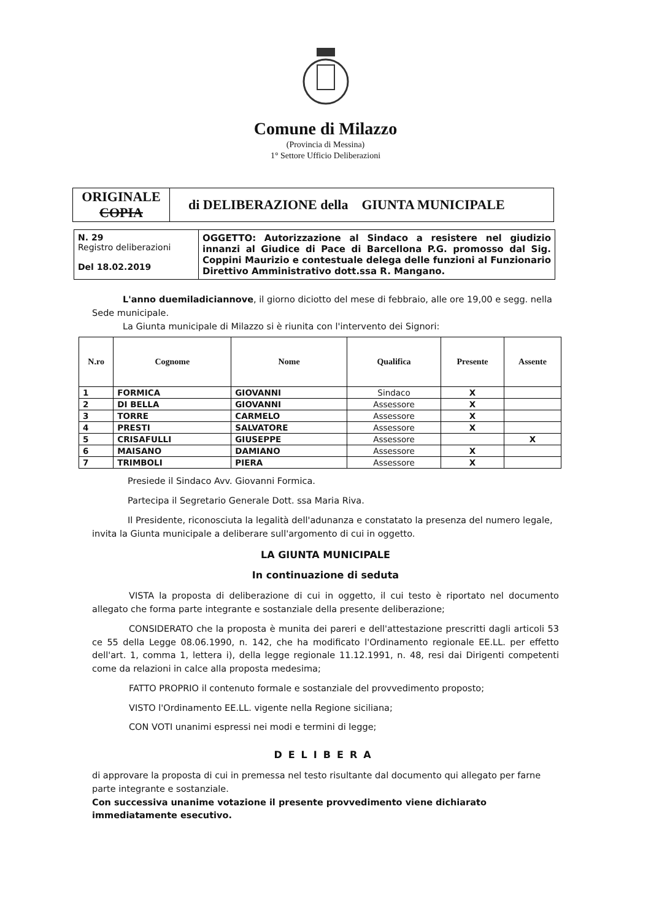Comune di Milazzo
(Provincia di Messina)
1° Settore Ufficio Deliberazioni
| ORIGINALE COPIA | di DELIBERAZIONE della GIUNTA MUNICIPALE |
| N. 29 Registro deliberazioni Del 18.02.2019 | OGGETTO: Autorizzazione al Sindaco a resistere nel giudizio innanzi al Giudice di Pace di Barcellona P.G. promosso dal Sig. Coppini Maurizio e contestuale delega delle funzioni al Funzionario Direttivo Amministrativo dott.ssa R. Mangano. |
L'anno duemiladiciannove, il giorno diciotto del mese di febbraio, alle ore 19,00 e segg. nella Sede municipale.
La Giunta municipale di Milazzo si è riunita con l'intervento dei Signori:
| N.ro | Cognome | Nome | Qualifica | Presente | Assente |
| --- | --- | --- | --- | --- | --- |
| 1 | FORMICA | GIOVANNI | Sindaco | X | |
| 2 | DI BELLA | GIOVANNI | Assessore | X | |
| 3 | TORRE | CARMELO | Assessore | X | |
| 4 | PRESTI | SALVATORE | Assessore | X | |
| 5 | CRISAFULLI | GIUSEPPE | Assessore | | X |
| 6 | MAISANO | DAMIANO | Assessore | X | |
| 7 | TRIMBOLI | PIERA | Assessore | X | |
Presiede il Sindaco Avv. Giovanni Formica.
Partecipa il Segretario Generale Dott. ssa Maria Riva.
Il Presidente, riconosciuta la legalità dell'adunanza e constatato la presenza del numero legale, invita la Giunta municipale a deliberare sull'argomento di cui in oggetto.
LA GIUNTA MUNICIPALE
In continuazione di seduta
VISTA la proposta di deliberazione di cui in oggetto, il cui testo è riportato nel documento allegato che forma parte integrante e sostanziale della presente deliberazione;
CONSIDERATO che la proposta è munita dei pareri e dell'attestazione prescritti dagli articoli 53 ce 55 della Legge 08.06.1990, n. 142, che ha modificato l'Ordinamento regionale EE.LL. per effetto dell'art. 1, comma 1, lettera i), della legge regionale 11.12.1991, n. 48, resi dai Dirigenti competenti come da relazioni in calce alla proposta medesima;
FATTO PROPRIO il contenuto formale e sostanziale del provvedimento proposto;
VISTO l'Ordinamento EE.LL. vigente nella Regione siciliana;
CON VOTI unanimi espressi nei modi e termini di legge;
DELIBERA
di approvare la proposta di cui in premessa nel testo risultante dal documento qui allegato per farne parte integrante e sostanziale.
Con successiva unanime votazione il presente provvedimento viene dichiarato immediatamente esecutivo.